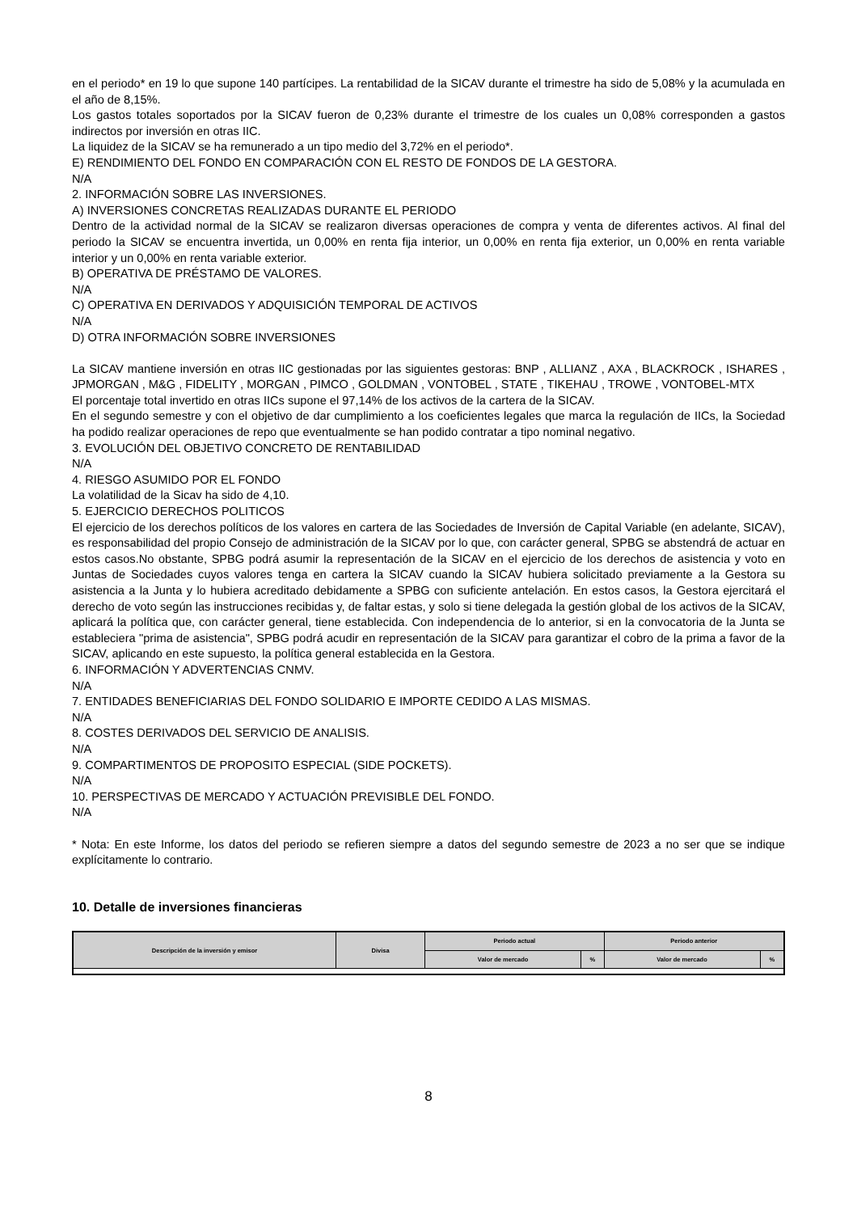en el periodo* en 19 lo que supone 140 partícipes. La rentabilidad de la SICAV durante el trimestre ha sido de 5,08% y la acumulada en el año de 8,15%.
Los gastos totales soportados por la SICAV fueron de 0,23% durante el trimestre de los cuales un 0,08% corresponden a gastos indirectos por inversión en otras IIC.
La liquidez de la SICAV se ha remunerado a un tipo medio del 3,72% en el periodo*.
E) RENDIMIENTO DEL FONDO EN COMPARACIÓN CON EL RESTO DE FONDOS DE LA GESTORA.
N/A
2. INFORMACIÓN SOBRE LAS INVERSIONES.
A) INVERSIONES CONCRETAS REALIZADAS DURANTE EL PERIODO
Dentro de la actividad normal de la SICAV se realizaron diversas operaciones de compra y venta de diferentes activos. Al final del periodo la SICAV se encuentra invertida, un 0,00% en renta fija interior, un 0,00% en renta fija exterior, un 0,00% en renta variable interior y un 0,00% en renta variable exterior.
B) OPERATIVA DE PRÉSTAMO DE VALORES.
N/A
C) OPERATIVA EN DERIVADOS Y ADQUISICIÓN TEMPORAL DE ACTIVOS
N/A
D) OTRA INFORMACIÓN SOBRE INVERSIONES
La SICAV mantiene inversión en otras IIC gestionadas por las siguientes gestoras: BNP , ALLIANZ , AXA , BLACKROCK , ISHARES , JPMORGAN , M&G , FIDELITY , MORGAN , PIMCO , GOLDMAN , VONTOBEL , STATE , TIKEHAU , TROWE , VONTOBEL-MTX
El porcentaje total invertido en otras IICs supone el 97,14% de los activos de la cartera de la SICAV.
En el segundo semestre y con el objetivo de dar cumplimiento a los coeficientes legales que marca la regulación de IICs, la Sociedad ha podido realizar operaciones de repo que eventualmente se han podido contratar a tipo nominal negativo.
3. EVOLUCIÓN DEL OBJETIVO CONCRETO DE RENTABILIDAD
N/A
4. RIESGO ASUMIDO POR EL FONDO
La volatilidad de la Sicav ha sido de 4,10.
5. EJERCICIO DERECHOS POLITICOS
El ejercicio de los derechos políticos de los valores en cartera de las Sociedades de Inversión de Capital Variable (en adelante, SICAV), es responsabilidad del propio Consejo de administración de la SICAV por lo que, con carácter general, SPBG se abstendrá de actuar en estos casos.No obstante, SPBG podrá asumir la representación de la SICAV en el ejercicio de los derechos de asistencia y voto en Juntas de Sociedades cuyos valores tenga en cartera la SICAV cuando la SICAV hubiera solicitado previamente a la Gestora su asistencia a la Junta y lo hubiera acreditado debidamente a SPBG con suficiente antelación. En estos casos, la Gestora ejercitará el derecho de voto según las instrucciones recibidas y, de faltar estas, y solo si tiene delegada la gestión global de los activos de la SICAV, aplicará la política que, con carácter general, tiene establecida. Con independencia de lo anterior, si en la convocatoria de la Junta se estableciera "prima de asistencia", SPBG podrá acudir en representación de la SICAV para garantizar el cobro de la prima a favor de la SICAV, aplicando en este supuesto, la política general establecida en la Gestora.
6. INFORMACIÓN Y ADVERTENCIAS CNMV.
N/A
7. ENTIDADES BENEFICIARIAS DEL FONDO SOLIDARIO E IMPORTE CEDIDO A LAS MISMAS.
N/A
8. COSTES DERIVADOS DEL SERVICIO DE ANALISIS.
N/A
9. COMPARTIMENTOS DE PROPOSITO ESPECIAL (SIDE POCKETS).
N/A
10. PERSPECTIVAS DE MERCADO Y ACTUACIÓN PREVISIBLE DEL FONDO.
N/A
* Nota: En este Informe, los datos del periodo se refieren siempre a datos del segundo semestre de 2023 a no ser que se indique explícitamente lo contrario.
10. Detalle de inversiones financieras
| Descripción de la inversión y emisor | Divisa | Periodo actual | | Periodo anterior | |
| --- | --- | --- | --- | --- | --- |
| | | Valor de mercado | % | Valor de mercado | % |
8